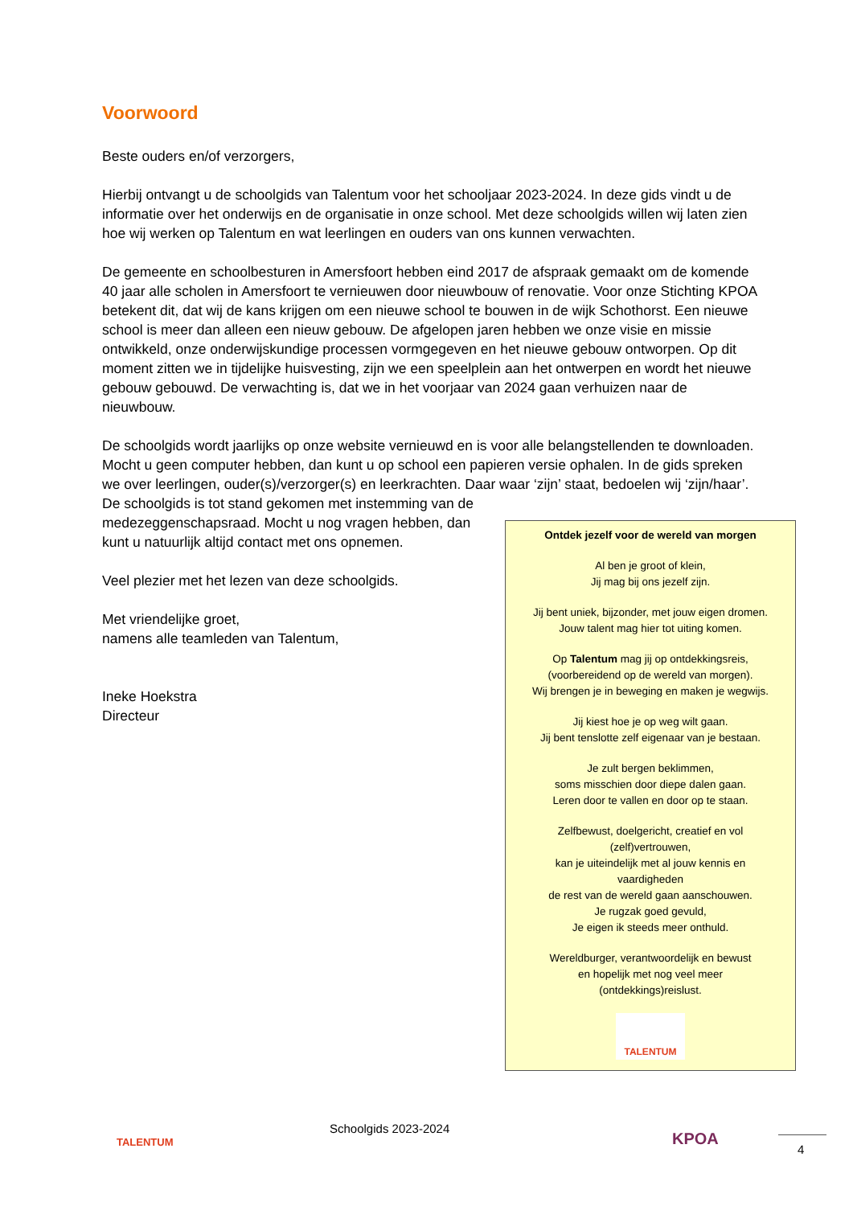Voorwoord
Beste ouders en/of verzorgers,
Hierbij ontvangt u de schoolgids van Talentum voor het schooljaar 2023-2024. In deze gids vindt u de informatie over het onderwijs en de organisatie in onze school. Met deze schoolgids willen wij laten zien hoe wij werken op Talentum en wat leerlingen en ouders van ons kunnen verwachten.
De gemeente en schoolbesturen in Amersfoort hebben eind 2017 de afspraak gemaakt om de komende 40 jaar alle scholen in Amersfoort te vernieuwen door nieuwbouw of renovatie. Voor onze Stichting KPOA betekent dit, dat wij de kans krijgen om een nieuwe school te bouwen in de wijk Schothorst. Een nieuwe school is meer dan alleen een nieuw gebouw. De afgelopen jaren hebben we onze visie en missie ontwikkeld, onze onderwijskundige processen vormgegeven en het nieuwe gebouw ontworpen. Op dit moment zitten we in tijdelijke huisvesting, zijn we een speelplein aan het ontwerpen en wordt het nieuwe gebouw gebouwd. De verwachting is, dat we in het voorjaar van 2024 gaan verhuizen naar de nieuwbouw.
De schoolgids wordt jaarlijks op onze website vernieuwd en is voor alle belangstellenden te downloaden. Mocht u geen computer hebben, dan kunt u op school een papieren versie ophalen. In de gids spreken we over leerlingen, ouder(s)/verzorger(s) en leerkrachten. Daar waar ‘zijn’ staat, bedoelen wij ‘zijn/haar’. De schoolgids is tot stand gekomen met instemming van de
medezeggenschapsraad. Mocht u nog vragen hebben, dan
kunt u natuurlijk altijd contact met ons opnemen.
Veel plezier met het lezen van deze schoolgids.
Met vriendelijke groet,
namens alle teamleden van Talentum,
Ineke Hoekstra
Directeur
Ontdek jezelf voor de wereld van morgen
Al ben je groot of klein,
Jij mag bij ons jezelf zijn.
Jij bent uniek, bijzonder, met jouw eigen dromen.
Jouw talent mag hier tot uiting komen.
Op Talentum mag jij op ontdekkingsreis,
(voorbereidend op de wereld van morgen).
Wij brengen je in beweging en maken je wegwijs.
Jij kiest hoe je op weg wilt gaan.
Jij bent tenslotte zelf eigenaar van je bestaan.
Je zult bergen beklimmen,
soms misschien door diepe dalen gaan.
Leren door te vallen en door op te staan.
Zelfbewust, doelgericht, creatief en vol
(zelf)vertrouwen,
kan je uiteindelijk met al jouw kennis en
vaardigheden
de rest van de wereld gaan aanschouwen.
Je rugzak goed gevuld,
Je eigen ik steeds meer onthuld.
Wereldburger, verantwoordelijk en bewust
en hopelijk met nog veel meer
(ontdekkings)reislust.
TALENTUM
TALENTUM
Schoolgids 2023-2024
KPOA
4